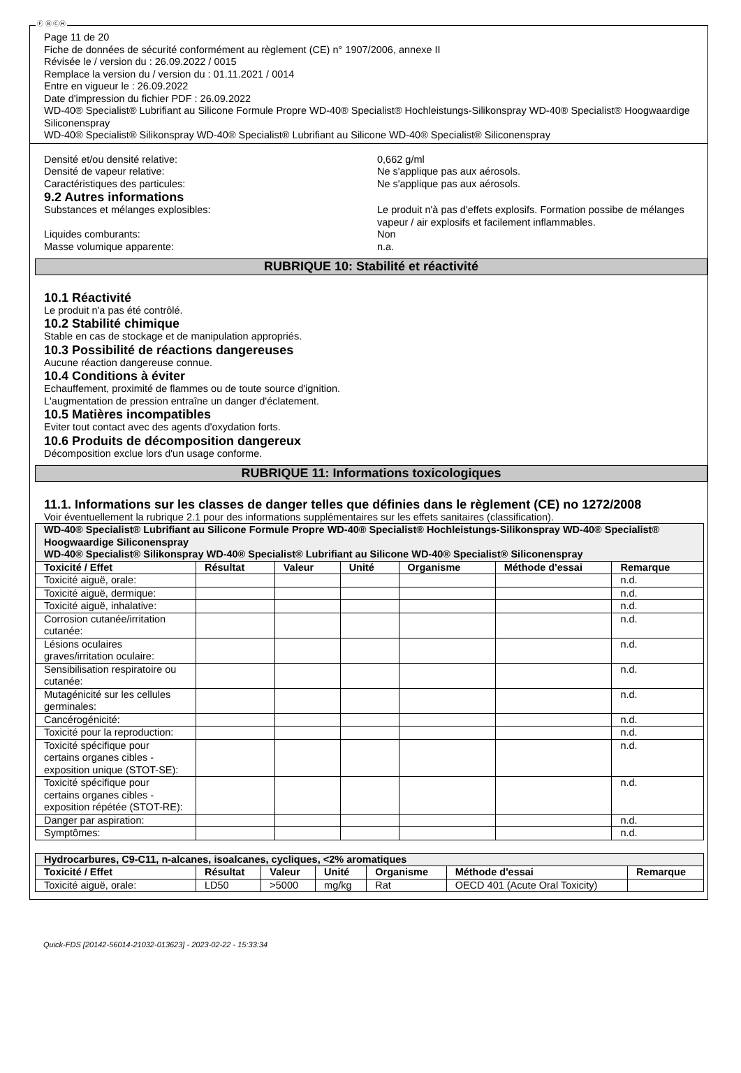Ⓕ Ⓑ ⒸⒽ
Page 11 de 20
Fiche de données de sécurité conformément au règlement (CE) n° 1907/2006, annexe II
Révisée le / version du : 26.09.2022 / 0015
Remplace la version du / version du : 01.11.2021 / 0014
Entre en vigueur le : 26.09.2022
Date d'impression du fichier PDF : 26.09.2022
WD-40® Specialist® Lubrifiant au Silicone Formule Propre WD-40® Specialist® Hochleistungs-Silikonspray WD-40® Specialist® Hoogwaardige Siliconenspray
WD-40® Specialist® Silikonspray WD-40® Specialist® Lubrifiant au Silicone WD-40® Specialist® Siliconenspray
Densité et/ou densité relative: 0,662 g/ml
Densité de vapeur relative: Ne s'applique pas aux aérosols.
Caractéristiques des particules: Ne s'applique pas aux aérosols.
9.2 Autres informations
Substances et mélanges explosibles: Le produit n'à pas d'effets explosifs. Formation possibe de mélanges vapeur / air explosifs et facilement inflammables.
Liquides comburants: Non
Masse volumique apparente: n.a.
RUBRIQUE 10: Stabilité et réactivité
10.1 Réactivité
Le produit n'a pas été contrôlé.
10.2 Stabilité chimique
Stable en cas de stockage et de manipulation appropriés.
10.3 Possibilité de réactions dangereuses
Aucune réaction dangereuse connue.
10.4 Conditions à éviter
Echauffement, proximité de flammes ou de toute source d'ignition.
L'augmentation de pression entraîne un danger d'éclatement.
10.5 Matières incompatibles
Eviter tout contact avec des agents d'oxydation forts.
10.6 Produits de décomposition dangereux
Décomposition exclue lors d'un usage conforme.
RUBRIQUE 11: Informations toxicologiques
11.1. Informations sur les classes de danger telles que définies dans le règlement (CE) no 1272/2008
Voir éventuellement la rubrique 2.1 pour des informations supplémentaires sur les effets sanitaires (classification).
| WD-40® Specialist® Lubrifiant au Silicone Formule Propre WD-40® Specialist® Hochleistungs-Silikonspray WD-40® Specialist® Hoogwaardige Siliconenspray WD-40® Specialist® Silikonspray WD-40® Specialist® Lubrifiant au Silicone WD-40® Specialist® Siliconenspray | | | | | | |
| Toxicité / Effet | Résultat | Valeur | Unité | Organisme | Méthode d'essai | Remarque |
| Toxicité aiguë, orale: | | | | | | n.d. |
| Toxicité aiguë, dermique: | | | | | | n.d. |
| Toxicité aiguë, inhalative: | | | | | | n.d. |
| Corrosion cutanée/irritation cutanée: | | | | | | n.d. |
| Lésions oculaires graves/irritation oculaire: | | | | | | n.d. |
| Sensibilisation respiratoire ou cutanée: | | | | | | n.d. |
| Mutagénicité sur les cellules germinales: | | | | | | n.d. |
| Cancérogénicité: | | | | | | n.d. |
| Toxicité pour la reproduction: | | | | | | n.d. |
| Toxicité spécifique pour certains organes cibles - exposition unique (STOT-SE): | | | | | | n.d. |
| Toxicité spécifique pour certains organes cibles - exposition répétée (STOT-RE): | | | | | | n.d. |
| Danger par aspiration: | | | | | | n.d. |
| Symptômes: | | | | | | n.d. |
| Hydrocarbures, C9-C11, n-alcanes, isoalcanes, cycliques, <2% aromatiques | | | | | | |
| Toxicité / Effet | Résultat | Valeur | Unité | Organisme | Méthode d'essai | Remarque |
| Toxicité aiguë, orale: | LD50 | >5000 | mg/kg | Rat | OECD 401 (Acute Oral Toxicity) | |
Quick-FDS [20142-56014-21032-013623] - 2023-02-22 - 15:33:34